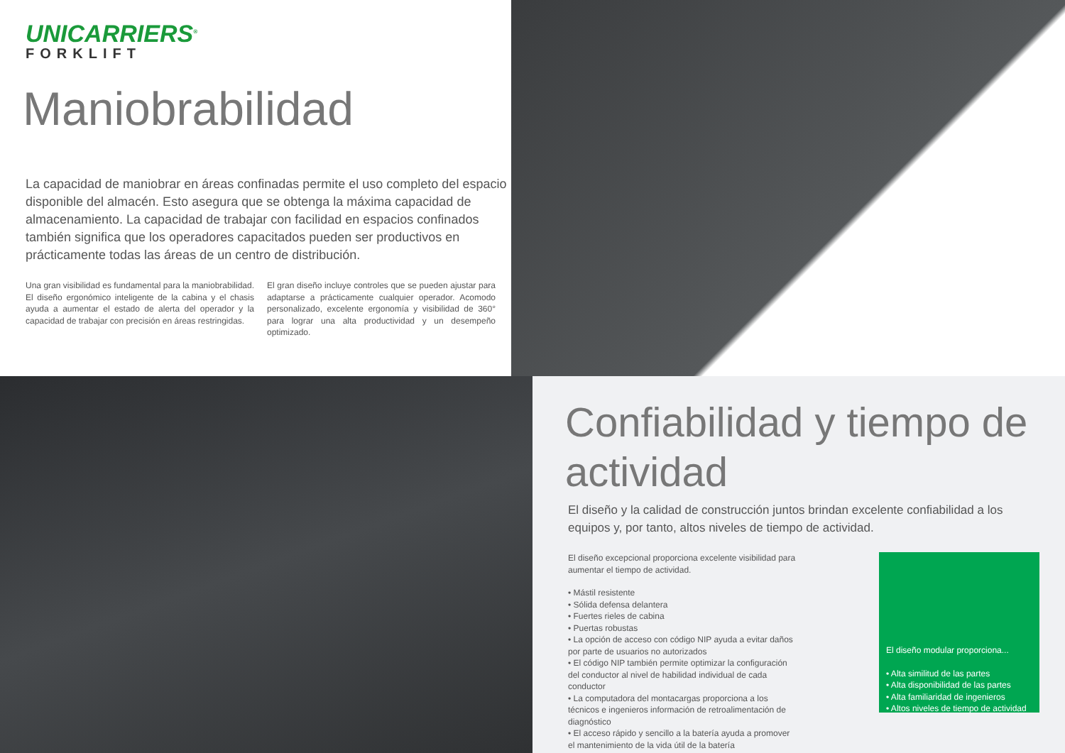UNICARRIERS<sup>®</sup>
FORKLIFT
Maniobrabilidad
La capacidad de maniobrar en áreas confinadas permite el uso completo del espacio disponible del almacén. Esto asegura que se obtenga la máxima capacidad de almacenamiento. La capacidad de trabajar con facilidad en espacios confinados también significa que los operadores capacitados pueden ser productivos en prácticamente todas las áreas de un centro de distribución.
Una gran visibilidad es fundamental para la maniobrabilidad. El diseño ergonómico inteligente de la cabina y el chasis ayuda a aumentar el estado de alerta del operador y la capacidad de trabajar con precisión en áreas restringidas.
El gran diseño incluye controles que se pueden ajustar para adaptarse a prácticamente cualquier operador. Acomodo personalizado, excelente ergonomía y visibilidad de 360° para lograr una alta productividad y un desempeño optimizado.
Confiabilidad y tiempo de actividad
El diseño y la calidad de construcción juntos brindan excelente confiabilidad a los equipos y, por tanto, altos niveles de tiempo de actividad.
El diseño excepcional proporciona excelente visibilidad para aumentar el tiempo de actividad.
• Mástil resistente
• Sólida defensa delantera
• Fuertes rieles de cabina
• Puertas robustas
• La opción de acceso con código NIP ayuda a evitar daños por parte de usuarios no autorizados
• El código NIP también permite optimizar la configuración del conductor al nivel de habilidad individual de cada conductor
• La computadora del montacargas proporciona a los técnicos e ingenieros información de retroalimentación de diagnóstico
• El acceso rápido y sencillo a la batería ayuda a promover el mantenimiento de la vida útil de la batería
El diseño modular proporciona...
• Alta similitud de las partes
• Alta disponibilidad de las partes
• Alta familiaridad de ingenieros
• Altos niveles de tiempo de actividad